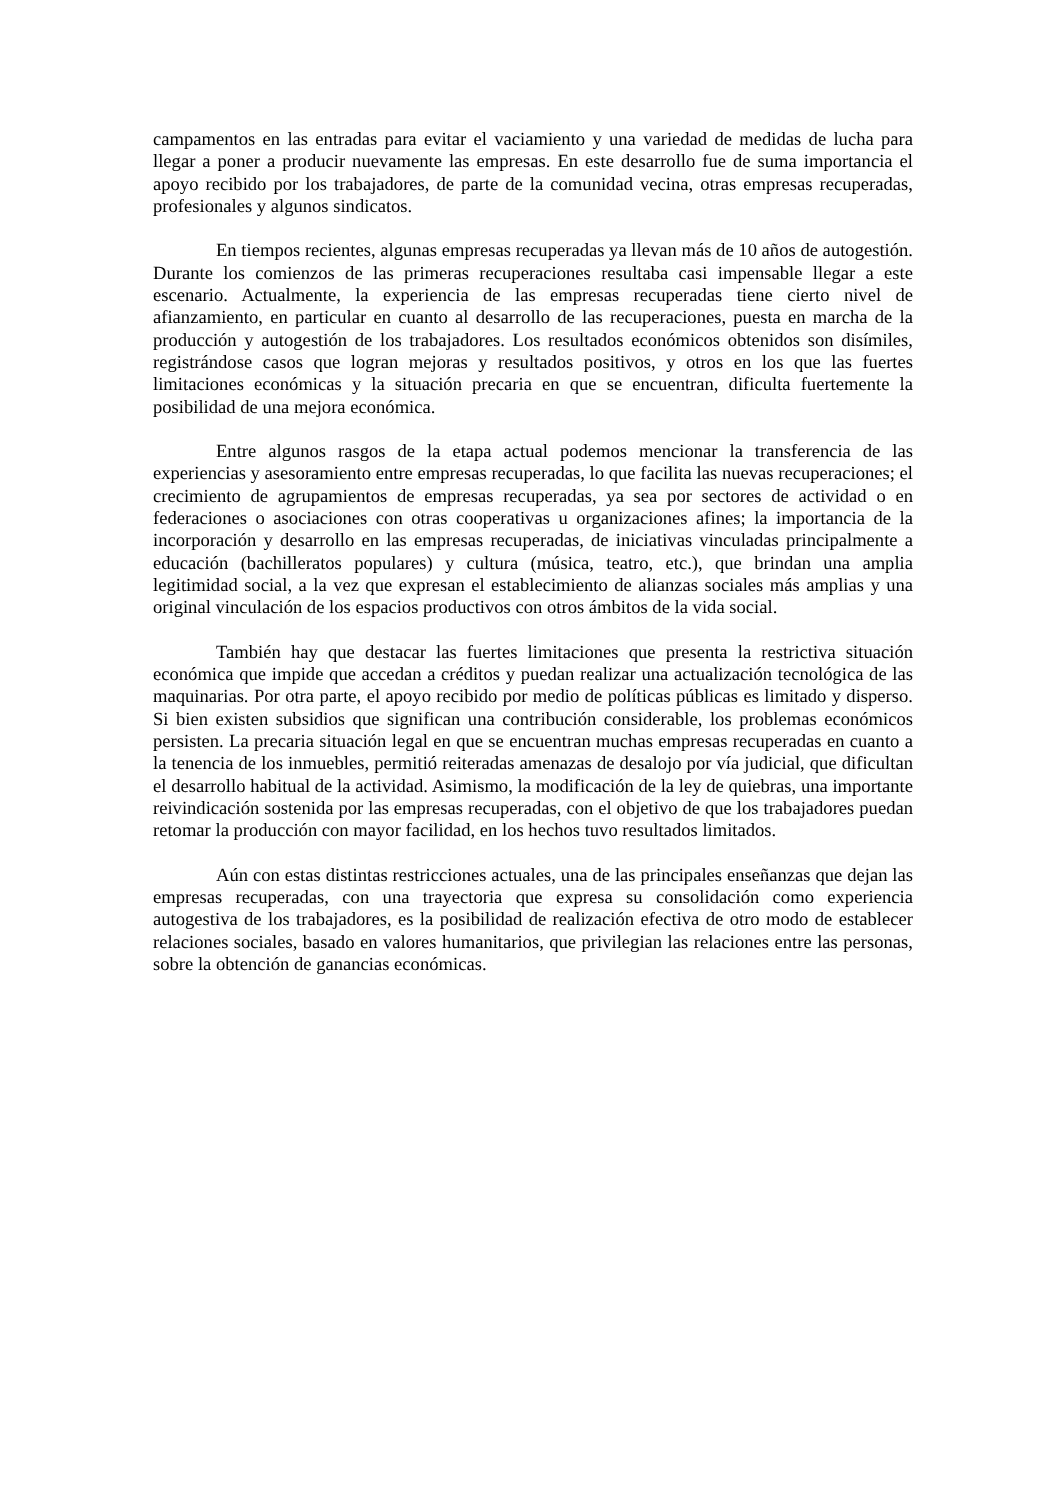campamentos en las entradas para evitar el vaciamiento y una variedad de medidas de lucha para llegar a poner a producir nuevamente las empresas. En este desarrollo fue de suma importancia el apoyo recibido por los trabajadores, de parte de la comunidad vecina, otras empresas recuperadas, profesionales y algunos sindicatos.
En tiempos recientes, algunas empresas recuperadas ya llevan más de 10 años de autogestión. Durante los comienzos de las primeras recuperaciones resultaba casi impensable llegar a este escenario. Actualmente, la experiencia de las empresas recuperadas tiene cierto nivel de afianzamiento, en particular en cuanto al desarrollo de las recuperaciones, puesta en marcha de la producción y autogestión de los trabajadores. Los resultados económicos obtenidos son disímiles, registrándose casos que logran mejoras y resultados positivos, y otros en los que las fuertes limitaciones económicas y la situación precaria en que se encuentran, dificulta fuertemente la posibilidad de una mejora económica.
Entre algunos rasgos de la etapa actual podemos mencionar la transferencia de las experiencias y asesoramiento entre empresas recuperadas, lo que facilita las nuevas recuperaciones; el crecimiento de agrupamientos de empresas recuperadas, ya sea por sectores de actividad o en federaciones o asociaciones con otras cooperativas u organizaciones afines; la importancia de la incorporación y desarrollo en las empresas recuperadas, de iniciativas vinculadas principalmente a educación (bachilleratos populares) y cultura (música, teatro, etc.), que brindan una amplia legitimidad social, a la vez que expresan el establecimiento de alianzas sociales más amplias y una original vinculación de los espacios productivos con otros ámbitos de la vida social.
También hay que destacar las fuertes limitaciones que presenta la restrictiva situación económica que impide que accedan a créditos y puedan realizar una actualización tecnológica de las maquinarias. Por otra parte, el apoyo recibido por medio de políticas públicas es limitado y disperso. Si bien existen subsidios que significan una contribución considerable, los problemas económicos persisten. La precaria situación legal en que se encuentran muchas empresas recuperadas en cuanto a la tenencia de los inmuebles, permitió reiteradas amenazas de desalojo por vía judicial, que dificultan el desarrollo habitual de la actividad. Asimismo, la modificación de la ley de quiebras, una importante reivindicación sostenida por las empresas recuperadas, con el objetivo de que los trabajadores puedan retomar la producción con mayor facilidad, en los hechos tuvo resultados limitados.
Aún con estas distintas restricciones actuales, una de las principales enseñanzas que dejan las empresas recuperadas, con una trayectoria que expresa su consolidación como experiencia autogestiva de los trabajadores, es la posibilidad de realización efectiva de otro modo de establecer relaciones sociales, basado en valores humanitarios, que privilegian las relaciones entre las personas, sobre la obtención de ganancias económicas.